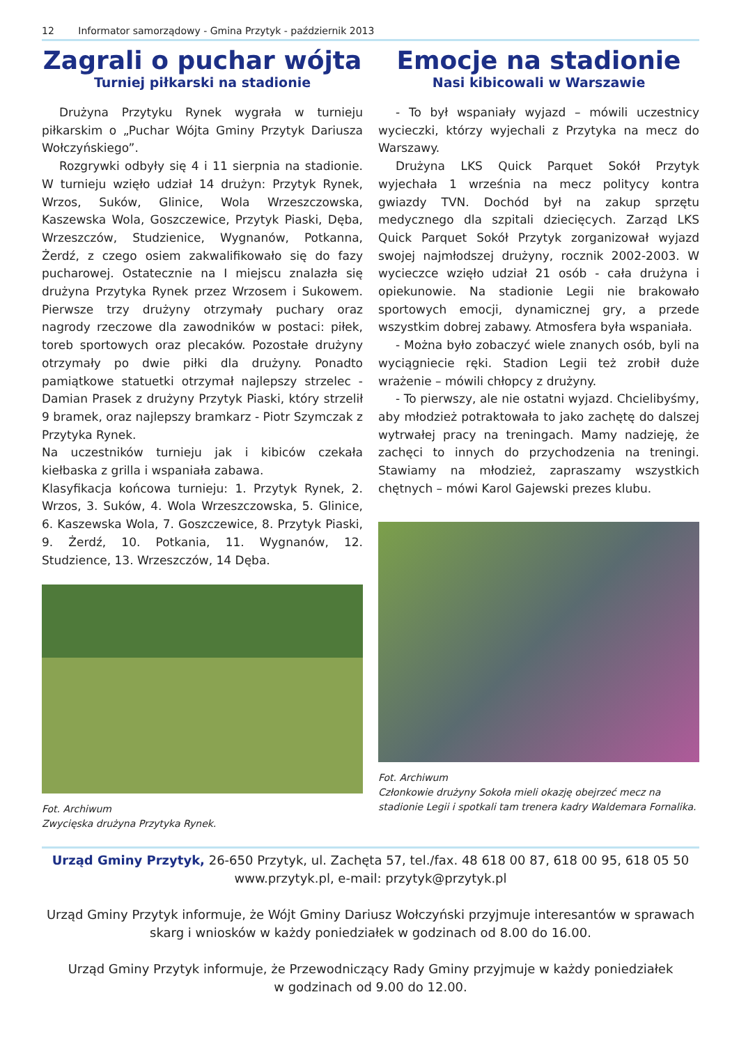12 Informator samorządowy - Gmina Przytyk - październik 2013
Zagrali o puchar wójta
Turniej piłkarski na stadionie
Drużyna Przytyku Rynek wygrała w turnieju piłkarskim o „Puchar Wójta Gminy Przytyk Dariusza Wołczyńskiego”.
Rozgrywki odbyły się 4 i 11 sierpnia na stadionie. W turnieju wzięło udział 14 drużyn: Przytyk Rynek, Wrzos, Suków, Glinice, Wola Wrzeszczowska, Kaszewska Wola, Goszczewice, Przytyk Piaski, Dęba, Wrzeszczów, Studzienice, Wygnanów, Potkanna, Żerdź, z czego osiem zakwalifikowało się do fazy pucharowej. Ostatecznie na I miejscu znalazła się drużyna Przytyka Rynek przez Wrzosem i Sukowem. Pierwsze trzy drużyny otrzymały puchary oraz nagrody rzeczowe dla zawodników w postaci: piłek, toreb sportowych oraz plecaków. Pozostałe drużyny otrzymały po dwie piłki dla drużyny. Ponadto pamiątkowe statuetki otrzymał najlepszy strzelec - Damian Prasek z drużyny Przytyk Piaski, który strzelił 9 bramek, oraz najlepszy bramkarz - Piotr Szymczak z Przytyka Rynek.
Na uczestników turnieju jak i kibiców czekała kiełbaska z grilla i wspaniała zabawa.
Klasyfikacja końcowa turnieju: 1. Przytyk Rynek, 2. Wrzos, 3. Suków, 4. Wola Wrzeszczowska, 5. Glinice, 6. Kaszewska Wola, 7. Goszczewice, 8. Przytyk Piaski, 9. Żerdź, 10. Potkania, 11. Wygnanów, 12. Studzience, 13. Wrzeszczów, 14 Dęba.
Fot. Archiwum
Zwycięska drużyna Przytyka Rynek.
Emocje na stadionie
Nasi kibicowali w Warszawie
- To był wspaniały wyjazd – mówili uczestnicy wycieczki, którzy wyjechali z Przytyka na mecz do Warszawy.
Drużyna LKS Quick Parquet Sokół Przytyk wyjechała 1 września na mecz politycy kontra gwiazdy TVN. Dochód był na zakup sprzętu medycznego dla szpitali dziecięcych. Zarząd LKS Quick Parquet Sokół Przytyk zorganizował wyjazd swojej najmłodszej drużyny, rocznik 2002-2003. W wycieczce wzięło udział 21 osób - cała drużyna i opiekunowie. Na stadionie Legii nie brakowało sportowych emocji, dynamicznej gry, a przede wszystkim dobrej zabawy. Atmosfera była wspaniała.
- Można było zobaczyć wiele znanych osób, byli na wyciągniecie ręki. Stadion Legii też zrobił duże wrażenie – mówili chłopcy z drużyny.
- To pierwszy, ale nie ostatni wyjazd. Chcielibyśmy, aby młodzież potraktowała to jako zachętę do dalszej wytrwałej pracy na treningach. Mamy nadzieję, że zachęci to innych do przychodzenia na treningi. Stawiamy na młodzież, zapraszamy wszystkich chętnych – mówi Karol Gajewski prezes klubu.
Fot. Archiwum
Członkowie drużyny Sokoła mieli okazję obejrzeć mecz na stadionie Legii i spotkali tam trenera kadry Waldemara Fornalika.
Urząd Gminy Przytyk, 26-650 Przytyk, ul. Zachęta 57, tel./fax. 48 618 00 87, 618 00 95, 618 05 50
www.przytyk.pl, e-mail: przytyk@przytyk.pl
Urząd Gminy Przytyk informuje, że Wójt Gminy Dariusz Wołczyński przyjmuje interesantów w sprawach skarg i wniosków w każdy poniedziałek w godzinach od 8.00 do 16.00.
Urząd Gminy Przytyk informuje, że Przewodniczący Rady Gminy przyjmuje w każdy poniedziałek
w godzinach od 9.00 do 12.00.